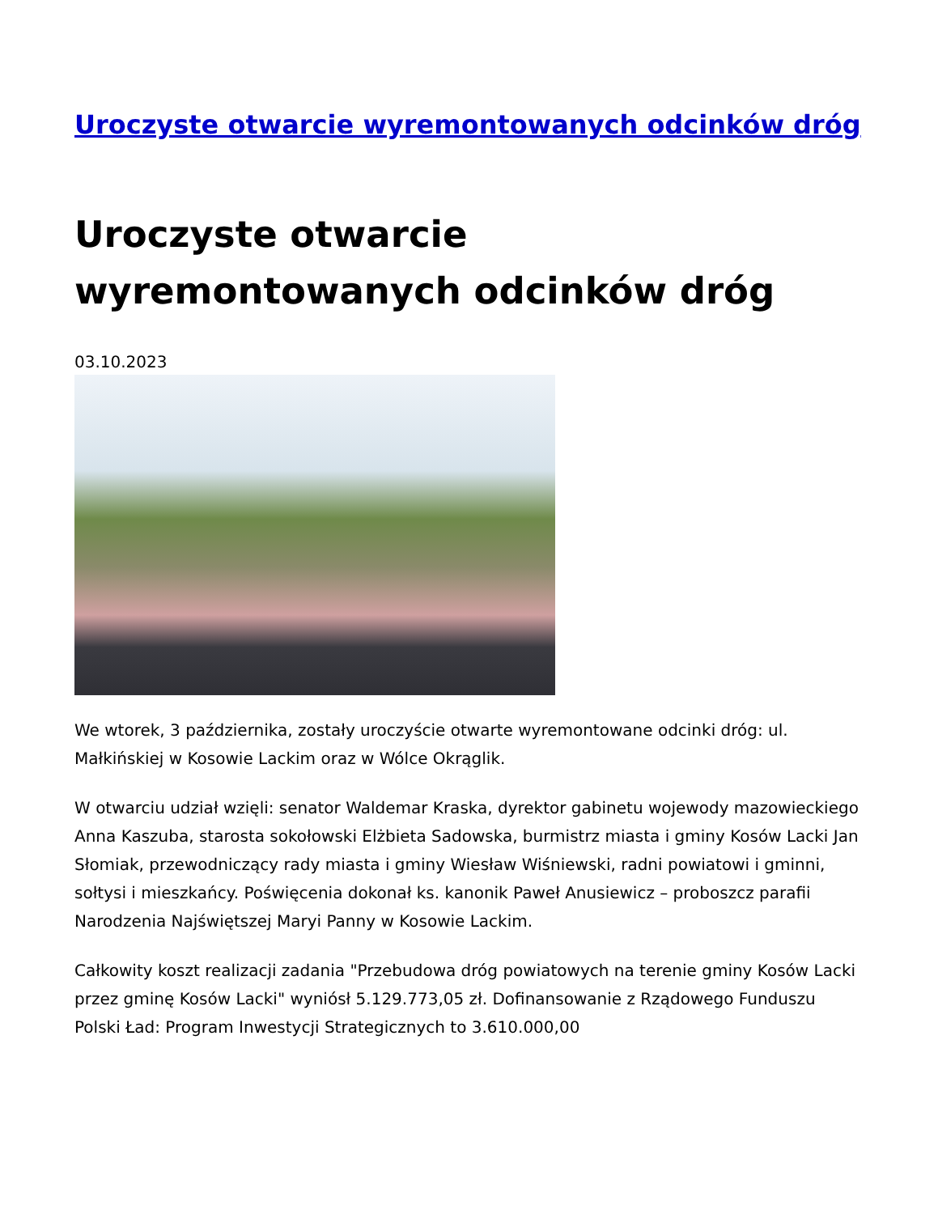Uroczyste otwarcie wyremontowanych odcinków dróg
Uroczyste otwarcie wyremontowanych odcinków dróg
03.10.2023
We wtorek, 3 października, zostały uroczyście otwarte wyremontowane odcinki dróg: ul. Małkińskiej w Kosowie Lackim oraz w Wólce Okrąglik.
W otwarciu udział wzięli: senator Waldemar Kraska, dyrektor gabinetu wojewody mazowieckiego Anna Kaszuba, starosta sokołowski Elżbieta Sadowska, burmistrz miasta i gminy Kosów Lacki Jan Słomiak, przewodniczący rady miasta i gminy Wiesław Wiśniewski, radni powiatowi i gminni, sołtysi i mieszkańcy. Poświęcenia dokonał ks. kanonik Paweł Anusiewicz – proboszcz parafii Narodzenia Najświętszej Maryi Panny w Kosowie Lackim.
Całkowity koszt realizacji zadania "Przebudowa dróg powiatowych na terenie gminy Kosów Lacki przez gminę Kosów Lacki" wyniósł 5.129.773,05 zł. Dofinansowanie z Rządowego Funduszu Polski Ład: Program Inwestycji Strategicznych to 3.610.000,00